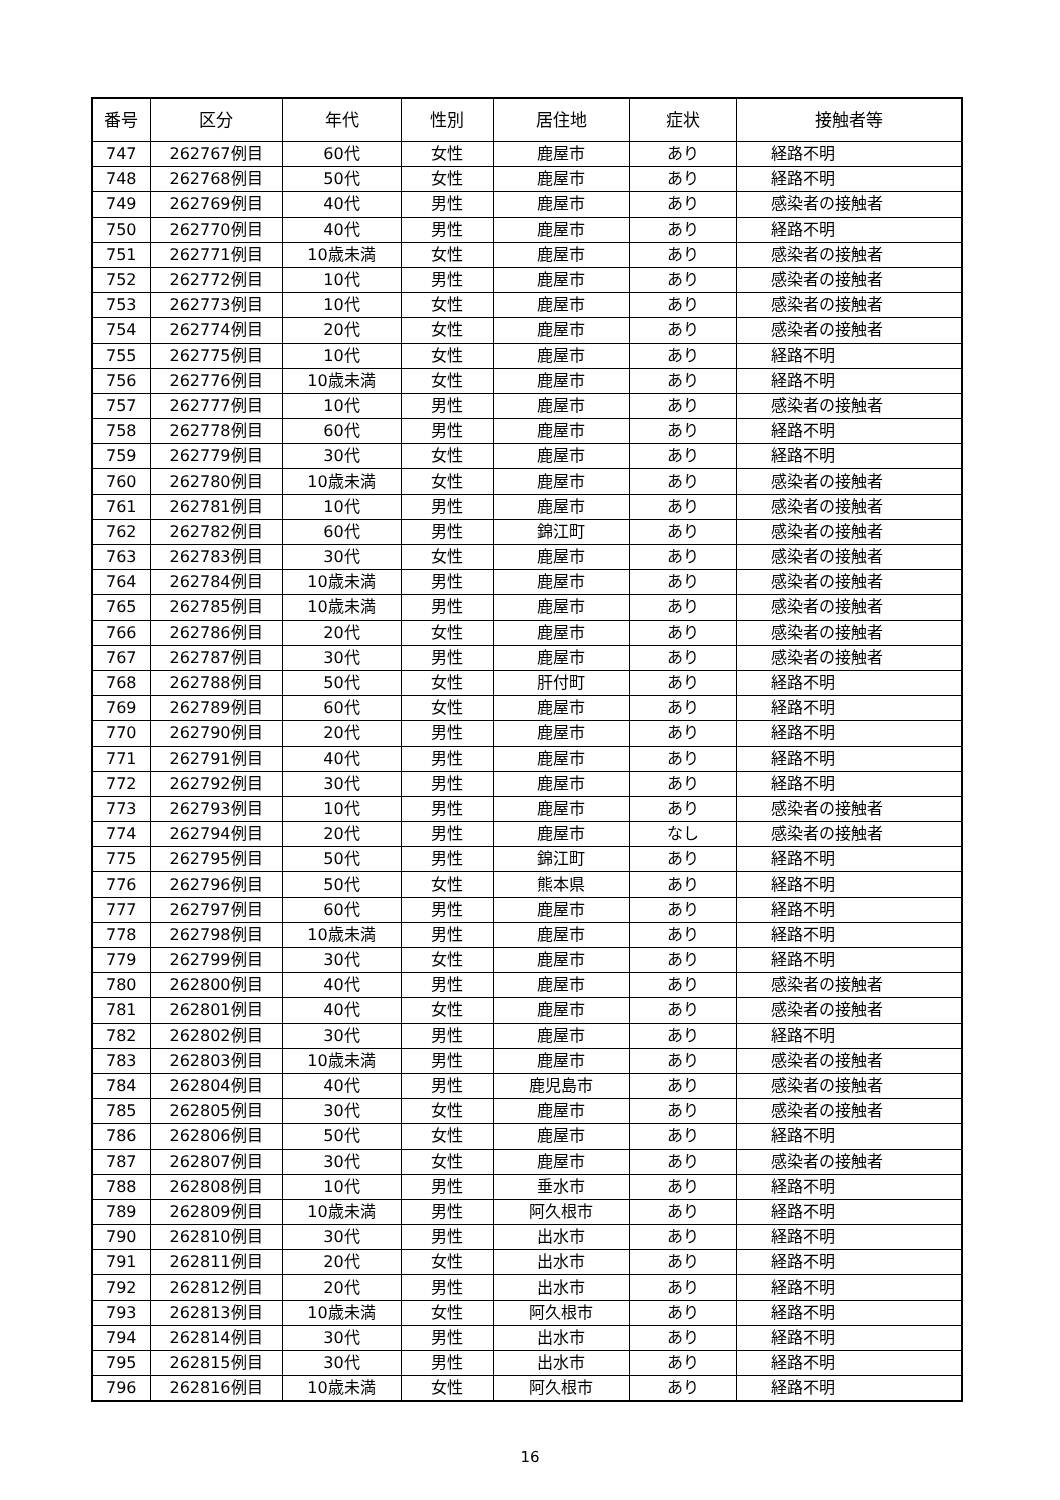| 番号 | 区分 | 年代 | 性別 | 居住地 | 症状 | 接触者等 |
| --- | --- | --- | --- | --- | --- | --- |
| 747 | 262767例目 | 60代 | 女性 | 鹿屋市 | あり | 経路不明 |
| 748 | 262768例目 | 50代 | 女性 | 鹿屋市 | あり | 経路不明 |
| 749 | 262769例目 | 40代 | 男性 | 鹿屋市 | あり | 感染者の接触者 |
| 750 | 262770例目 | 40代 | 男性 | 鹿屋市 | あり | 経路不明 |
| 751 | 262771例目 | 10歳未満 | 女性 | 鹿屋市 | あり | 感染者の接触者 |
| 752 | 262772例目 | 10代 | 男性 | 鹿屋市 | あり | 感染者の接触者 |
| 753 | 262773例目 | 10代 | 女性 | 鹿屋市 | あり | 感染者の接触者 |
| 754 | 262774例目 | 20代 | 女性 | 鹿屋市 | あり | 感染者の接触者 |
| 755 | 262775例目 | 10代 | 女性 | 鹿屋市 | あり | 経路不明 |
| 756 | 262776例目 | 10歳未満 | 女性 | 鹿屋市 | あり | 経路不明 |
| 757 | 262777例目 | 10代 | 男性 | 鹿屋市 | あり | 感染者の接触者 |
| 758 | 262778例目 | 60代 | 男性 | 鹿屋市 | あり | 経路不明 |
| 759 | 262779例目 | 30代 | 女性 | 鹿屋市 | あり | 経路不明 |
| 760 | 262780例目 | 10歳未満 | 女性 | 鹿屋市 | あり | 感染者の接触者 |
| 761 | 262781例目 | 10代 | 男性 | 鹿屋市 | あり | 感染者の接触者 |
| 762 | 262782例目 | 60代 | 男性 | 錦江町 | あり | 感染者の接触者 |
| 763 | 262783例目 | 30代 | 女性 | 鹿屋市 | あり | 感染者の接触者 |
| 764 | 262784例目 | 10歳未満 | 男性 | 鹿屋市 | あり | 感染者の接触者 |
| 765 | 262785例目 | 10歳未満 | 男性 | 鹿屋市 | あり | 感染者の接触者 |
| 766 | 262786例目 | 20代 | 女性 | 鹿屋市 | あり | 感染者の接触者 |
| 767 | 262787例目 | 30代 | 男性 | 鹿屋市 | あり | 感染者の接触者 |
| 768 | 262788例目 | 50代 | 女性 | 肝付町 | あり | 経路不明 |
| 769 | 262789例目 | 60代 | 女性 | 鹿屋市 | あり | 経路不明 |
| 770 | 262790例目 | 20代 | 男性 | 鹿屋市 | あり | 経路不明 |
| 771 | 262791例目 | 40代 | 男性 | 鹿屋市 | あり | 経路不明 |
| 772 | 262792例目 | 30代 | 男性 | 鹿屋市 | あり | 経路不明 |
| 773 | 262793例目 | 10代 | 男性 | 鹿屋市 | あり | 感染者の接触者 |
| 774 | 262794例目 | 20代 | 男性 | 鹿屋市 | なし | 感染者の接触者 |
| 775 | 262795例目 | 50代 | 男性 | 錦江町 | あり | 経路不明 |
| 776 | 262796例目 | 50代 | 女性 | 熊本県 | あり | 経路不明 |
| 777 | 262797例目 | 60代 | 男性 | 鹿屋市 | あり | 経路不明 |
| 778 | 262798例目 | 10歳未満 | 男性 | 鹿屋市 | あり | 経路不明 |
| 779 | 262799例目 | 30代 | 女性 | 鹿屋市 | あり | 経路不明 |
| 780 | 262800例目 | 40代 | 男性 | 鹿屋市 | あり | 感染者の接触者 |
| 781 | 262801例目 | 40代 | 女性 | 鹿屋市 | あり | 感染者の接触者 |
| 782 | 262802例目 | 30代 | 男性 | 鹿屋市 | あり | 経路不明 |
| 783 | 262803例目 | 10歳未満 | 男性 | 鹿屋市 | あり | 感染者の接触者 |
| 784 | 262804例目 | 40代 | 男性 | 鹿児島市 | あり | 感染者の接触者 |
| 785 | 262805例目 | 30代 | 女性 | 鹿屋市 | あり | 感染者の接触者 |
| 786 | 262806例目 | 50代 | 女性 | 鹿屋市 | あり | 経路不明 |
| 787 | 262807例目 | 30代 | 女性 | 鹿屋市 | あり | 感染者の接触者 |
| 788 | 262808例目 | 10代 | 男性 | 垂水市 | あり | 経路不明 |
| 789 | 262809例目 | 10歳未満 | 男性 | 阿久根市 | あり | 経路不明 |
| 790 | 262810例目 | 30代 | 男性 | 出水市 | あり | 経路不明 |
| 791 | 262811例目 | 20代 | 女性 | 出水市 | あり | 経路不明 |
| 792 | 262812例目 | 20代 | 男性 | 出水市 | あり | 経路不明 |
| 793 | 262813例目 | 10歳未満 | 女性 | 阿久根市 | あり | 経路不明 |
| 794 | 262814例目 | 30代 | 男性 | 出水市 | あり | 経路不明 |
| 795 | 262815例目 | 30代 | 男性 | 出水市 | あり | 経路不明 |
| 796 | 262816例目 | 10歳未満 | 女性 | 阿久根市 | あり | 経路不明 |
16